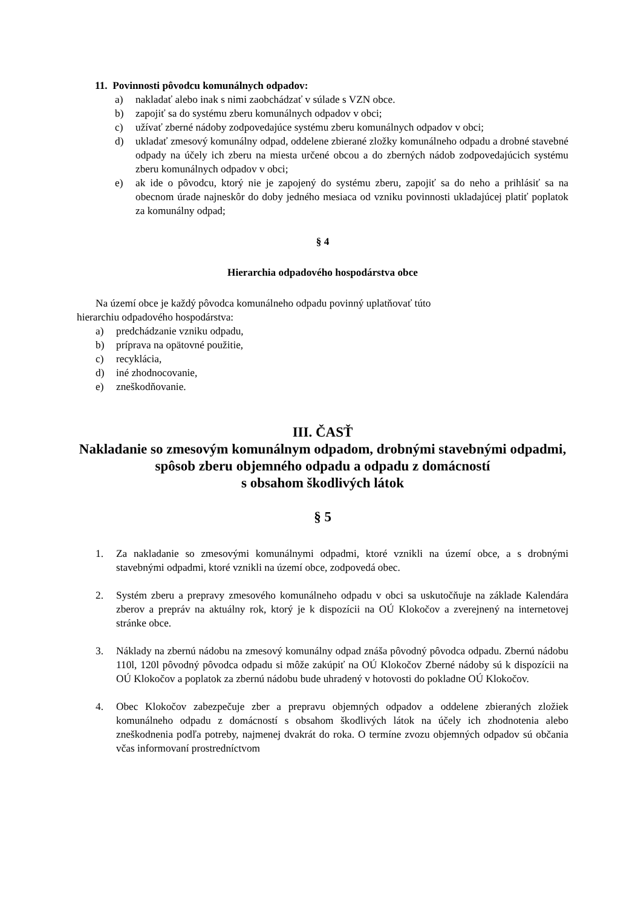11. Povinnosti pôvodcu komunálnych odpadov:
a) nakladať alebo inak s nimi zaobchádzať v súlade s VZN obce.
b) zapojiť sa do systému zberu komunálnych odpadov v obci;
c) užívať zberné nádoby zodpovedajúce systému zberu komunálnych odpadov v obci;
d) ukladať zmesový komunálny odpad, oddelene zbierané zložky komunálneho odpadu a drobné stavebné odpady na účely ich zberu na miesta určené obcou a do zberných nádob zodpovedajúcich systému zberu komunálnych odpadov v obci;
e) ak ide o pôvodcu, ktorý nie je zapojený do systému zberu, zapojiť sa do neho a prihlásiť sa na obecnom úrade najneskôr do doby jedného mesiaca od vzniku povinnosti ukladajúcej platiť poplatok za komunálny odpad;
§ 4
Hierarchia odpadového hospodárstva obce
Na území obce je každý pôvodca komunálneho odpadu povinný uplatňovať túto
hierarchiu odpadového hospodárstva:
a) predchádzanie vzniku odpadu,
b) príprava na opätovné použitie,
c) recyklácia,
d) iné zhodnocovanie,
e) zneškodňovanie.
III. ČASŤ
Nakladanie so zmesovým komunálnym odpadom, drobnými stavebnými odpadmi, spôsob zberu objemného odpadu a odpadu z domácností
s obsahom škodlivých látok
§ 5
1. Za nakladanie so zmesovými komunálnymi odpadmi, ktoré vznikli na území obce, a s drobnými stavebnými odpadmi, ktoré vznikli na území obce, zodpovedá obec.
2. Systém zberu a prepravy zmesového komunálneho odpadu v obci sa uskutočňuje na základe Kalendára zberov a prepráv na aktuálny rok, ktorý je k dispozícii na OÚ Klokočov a zverejnený na internetovej stránke obce.
3. Náklady na zbernú nádobu na zmesový komunálny odpad znáša pôvodný pôvodca odpadu. Zbernú nádobu 110l, 120l pôvodný pôvodca odpadu si môže zakúpiť na OÚ Klokočov Zberné nádoby sú k dispozícii na OÚ Klokočov a poplatok za zbernú nádobu bude uhradený v hotovosti do pokladne OÚ Klokočov.
4. Obec Klokočov zabezpečuje zber a prepravu objemných odpadov a oddelene zbieraných zložiek komunálneho odpadu z domácností s obsahom škodlivých látok na účely ich zhodnotenia alebo zneškodnenia podľa potreby, najmenej dvakrát do roka. O termíne zvozu objemných odpadov sú občania včas informovaní prostredníctvom